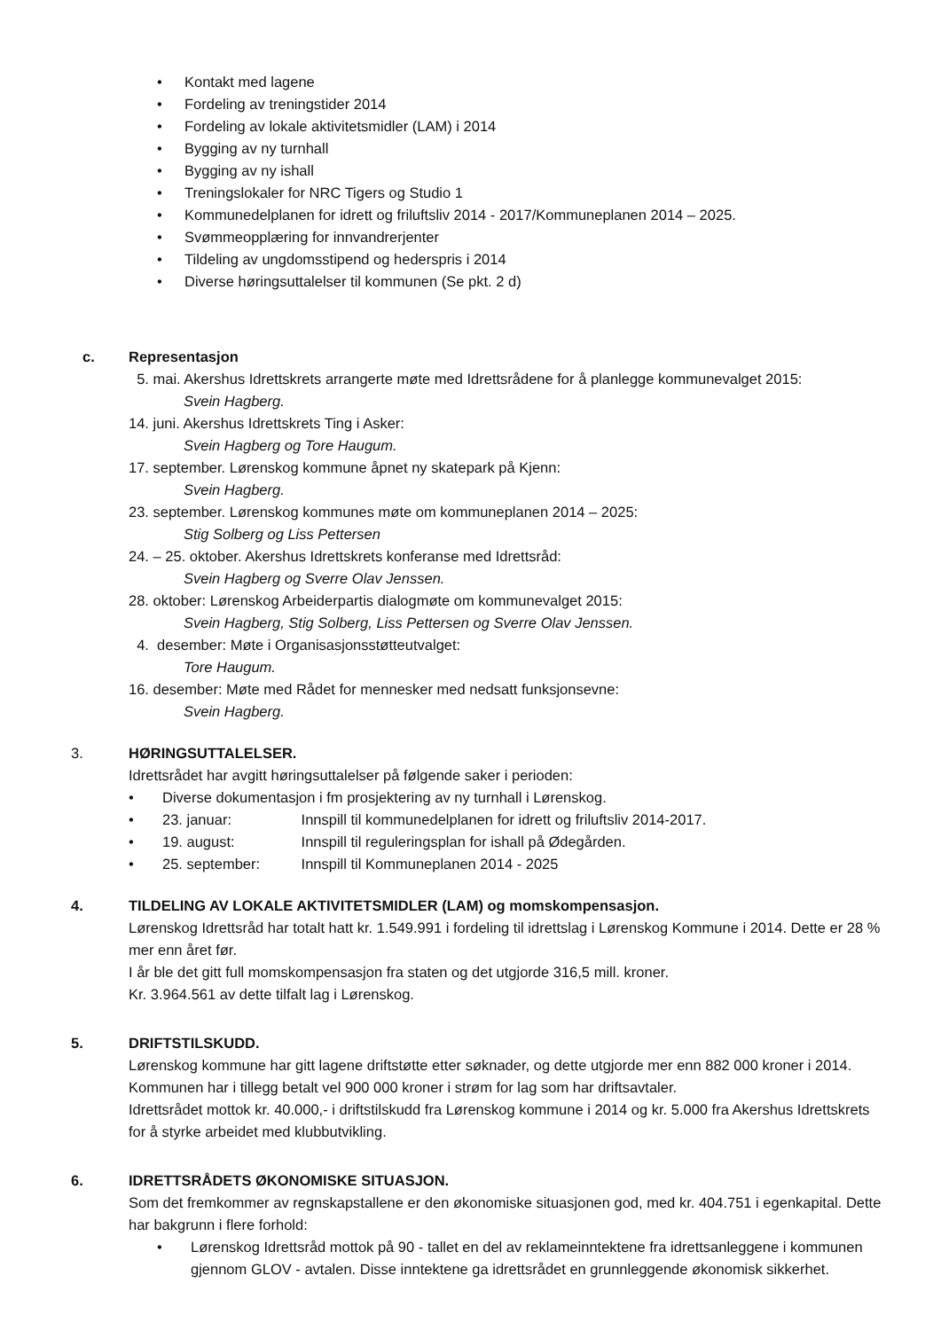• Kontakt med lagene
• Fordeling av treningstider 2014
• Fordeling av lokale aktivitetsmidler (LAM) i 2014
• Bygging av ny turnhall
• Bygging av ny ishall
• Treningslokaler for NRC Tigers og Studio 1
• Kommunedelplanen for idrett og friluftsliv 2014 - 2017/Kommuneplanen 2014 – 2025.
• Svømmeopplæring for innvandrerjenter
• Tildeling av ungdomsstipend og hederspris i 2014
• Diverse høringsuttalelser til kommunen (Se pkt. 2 d)
c. Representasjon
5. mai. Akershus Idrettskrets arrangerte møte med Idrettsrådene for å planlegge kommunevalget 2015:
Svein Hagberg.
14. juni. Akershus Idrettskrets Ting i Asker:
Svein Hagberg og Tore Haugum.
17. september. Lørenskog kommune åpnet ny skatepark på Kjenn:
Svein Hagberg.
23. september. Lørenskog kommunes møte om kommuneplanen 2014 – 2025:
Stig Solberg og Liss Pettersen
24. – 25. oktober. Akershus Idrettskrets konferanse med Idrettsråd:
Svein Hagberg og Sverre Olav Jenssen.
28. oktober: Lørenskog Arbeiderpartis dialogmøte om kommunevalget 2015:
Svein Hagberg, Stig Solberg, Liss Pettersen og Sverre Olav Jenssen.
4. desember: Møte i Organisasjonsstøtteutvalget:
Tore Haugum.
16. desember: Møte med Rådet for mennesker med nedsatt funksjonsevne:
Svein Hagberg.
3. HØRINGSUTTALELSER.
Idrettsrådet har avgitt høringsuttalelser på følgende saker i perioden:
• Diverse dokumentasjon i fm prosjektering av ny turnhall i Lørenskog.
• 23. januar: Innspill til kommunedelplanen for idrett og friluftsliv 2014-2017.
• 19. august: Innspill til reguleringsplan for ishall på Ødegården.
• 25. september: Innspill til Kommuneplanen 2014 - 2025
4. TILDELING AV LOKALE AKTIVITETSMIDLER (LAM) og momskompensasjon.
Lørenskog Idrettsråd har totalt hatt kr. 1.549.991 i fordeling til idrettslag i Lørenskog Kommune i 2014. Dette er 28 % mer enn året før.
I år ble det gitt full momskompensasjon fra staten og det utgjorde 316,5 mill. kroner.
Kr. 3.964.561 av dette tilfalt lag i Lørenskog.
5. DRIFTSTILSKUDD.
Lørenskog kommune har gitt lagene driftstøtte etter søknader, og dette utgjorde mer enn 882 000 kroner i 2014. Kommunen har i tillegg betalt vel 900 000 kroner i strøm for lag som har driftsavtaler.
Idrettsrådet mottok kr. 40.000,- i driftstilskudd fra Lørenskog kommune i 2014 og kr. 5.000 fra Akershus Idrettskrets for å styrke arbeidet med klubbutvikling.
6. IDRETTSRÅDETS ØKONOMISKE SITUASJON.
Som det fremkommer av regnskapstallene er den økonomiske situasjonen god, med kr. 404.751 i egenkapital. Dette har bakgrunn i flere forhold:
• Lørenskog Idrettsråd mottok på 90 - tallet en del av reklameinntektene fra idrettsanleggene i kommunen gjennom GLOV - avtalen. Disse inntektene ga idrettsrådet en grunnleggende økonomisk sikkerhet.